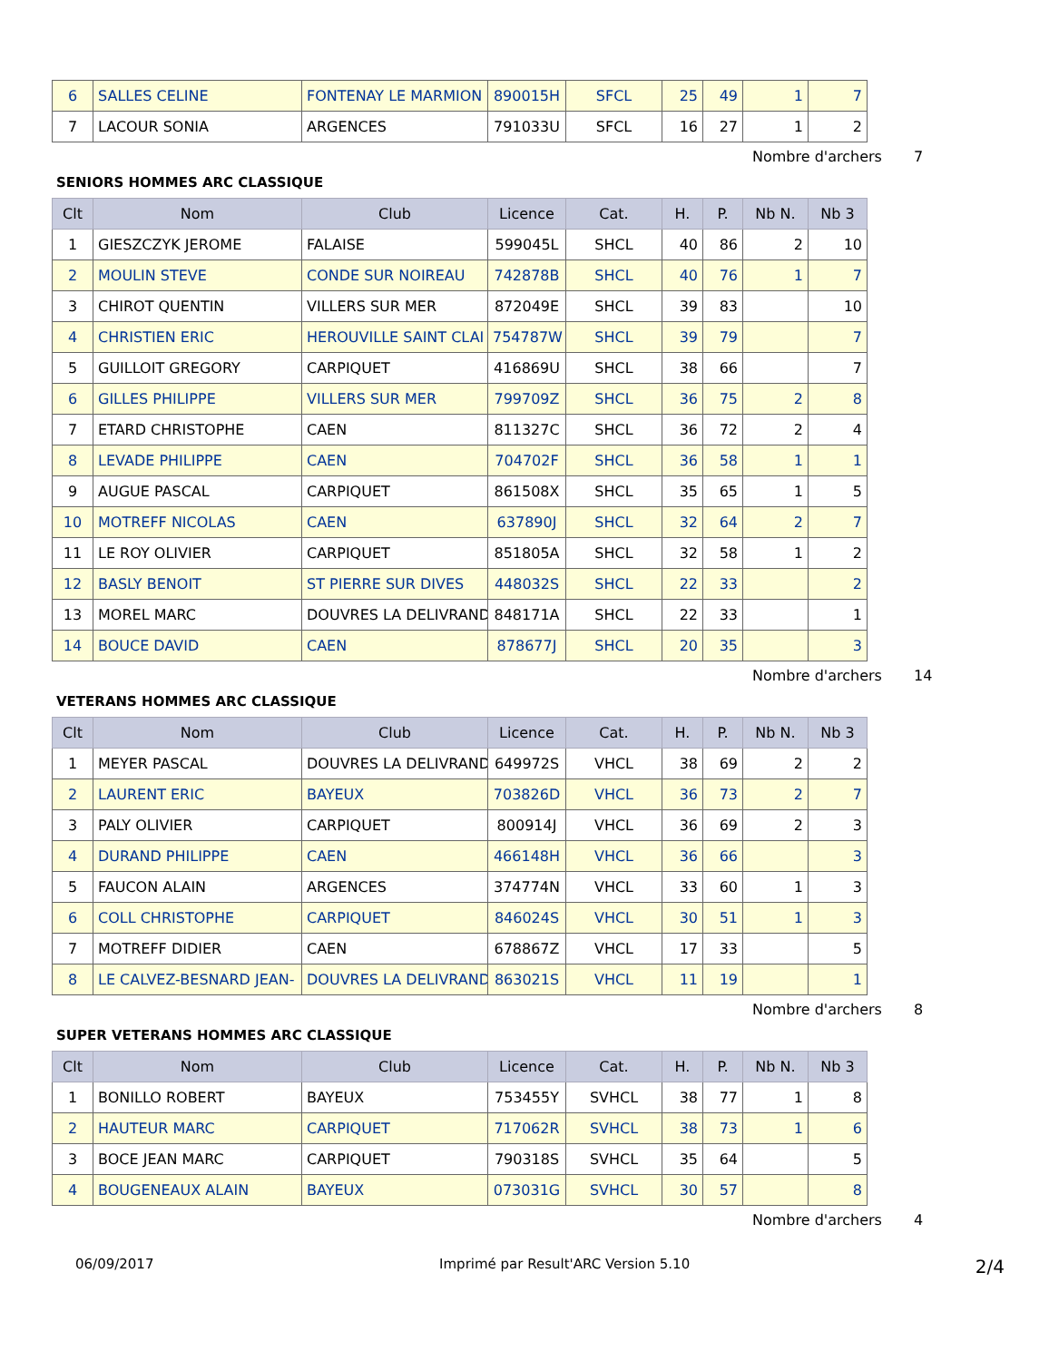| 6 | SALLES CELINE | FONTENAY LE MARMION | 890015H | SFCL | 25 | 49 | 1 | 7 |
| 7 | LACOUR SONIA | ARGENCES | 791033U | SFCL | 16 | 27 | 1 | 2 |
Nombre d'archers 7
SENIORS HOMMES ARC CLASSIQUE
| Clt | Nom | Club | Licence | Cat. | H. | P. | Nb N. | Nb 3 |
| --- | --- | --- | --- | --- | --- | --- | --- | --- |
| 1 | GIESZCZYK JEROME | FALAISE | 599045L | SHCL | 40 | 86 | 2 | 10 |
| 2 | MOULIN STEVE | CONDE SUR NOIREAU | 742878B | SHCL | 40 | 76 | 1 | 7 |
| 3 | CHIROT QUENTIN | VILLERS SUR MER | 872049E | SHCL | 39 | 83 | | 10 |
| 4 | CHRISTIEN ERIC | HEROUVILLE SAINT CLAI | 754787W | SHCL | 39 | 79 | | 7 |
| 5 | GUILLOIT GREGORY | CARPIQUET | 416869U | SHCL | 38 | 66 | | 7 |
| 6 | GILLES PHILIPPE | VILLERS SUR MER | 799709Z | SHCL | 36 | 75 | 2 | 8 |
| 7 | ETARD CHRISTOPHE | CAEN | 811327C | SHCL | 36 | 72 | 2 | 4 |
| 8 | LEVADE PHILIPPE | CAEN | 704702F | SHCL | 36 | 58 | 1 | 1 |
| 9 | AUGUE PASCAL | CARPIQUET | 861508X | SHCL | 35 | 65 | 1 | 5 |
| 10 | MOTREFF NICOLAS | CAEN | 637890J | SHCL | 32 | 64 | 2 | 7 |
| 11 | LE ROY OLIVIER | CARPIQUET | 851805A | SHCL | 32 | 58 | 1 | 2 |
| 12 | BASLY BENOIT | ST PIERRE SUR DIVES | 448032S | SHCL | 22 | 33 | | 2 |
| 13 | MOREL MARC | DOUVRES LA DELIVRAND | 848171A | SHCL | 22 | 33 | | 1 |
| 14 | BOUCE DAVID | CAEN | 878677J | SHCL | 20 | 35 | | 3 |
Nombre d'archers 14
VETERANS HOMMES ARC CLASSIQUE
| Clt | Nom | Club | Licence | Cat. | H. | P. | Nb N. | Nb 3 |
| --- | --- | --- | --- | --- | --- | --- | --- | --- |
| 1 | MEYER PASCAL | DOUVRES LA DELIVRAND | 649972S | VHCL | 38 | 69 | 2 | 2 |
| 2 | LAURENT ERIC | BAYEUX | 703826D | VHCL | 36 | 73 | 2 | 7 |
| 3 | PALY OLIVIER | CARPIQUET | 800914J | VHCL | 36 | 69 | 2 | 3 |
| 4 | DURAND PHILIPPE | CAEN | 466148H | VHCL | 36 | 66 | | 3 |
| 5 | FAUCON ALAIN | ARGENCES | 374774N | VHCL | 33 | 60 | 1 | 3 |
| 6 | COLL CHRISTOPHE | CARPIQUET | 846024S | VHCL | 30 | 51 | 1 | 3 |
| 7 | MOTREFF DIDIER | CAEN | 678867Z | VHCL | 17 | 33 | | 5 |
| 8 | LE CALVEZ-BESNARD JEAN- | DOUVRES LA DELIVRAND | 863021S | VHCL | 11 | 19 | | 1 |
Nombre d'archers 8
SUPER VETERANS HOMMES ARC CLASSIQUE
| Clt | Nom | Club | Licence | Cat. | H. | P. | Nb N. | Nb 3 |
| --- | --- | --- | --- | --- | --- | --- | --- | --- |
| 1 | BONILLO ROBERT | BAYEUX | 753455Y | SVHCL | 38 | 77 | 1 | 8 |
| 2 | HAUTEUR MARC | CARPIQUET | 717062R | SVHCL | 38 | 73 | 1 | 6 |
| 3 | BOCE JEAN MARC | CARPIQUET | 790318S | SVHCL | 35 | 64 | | 5 |
| 4 | BOUGENEAUX ALAIN | BAYEUX | 073031G | SVHCL | 30 | 57 | | 8 |
Nombre d'archers 4
06/09/2017 Imprimé par Result'ARC Version 5.10 2/4